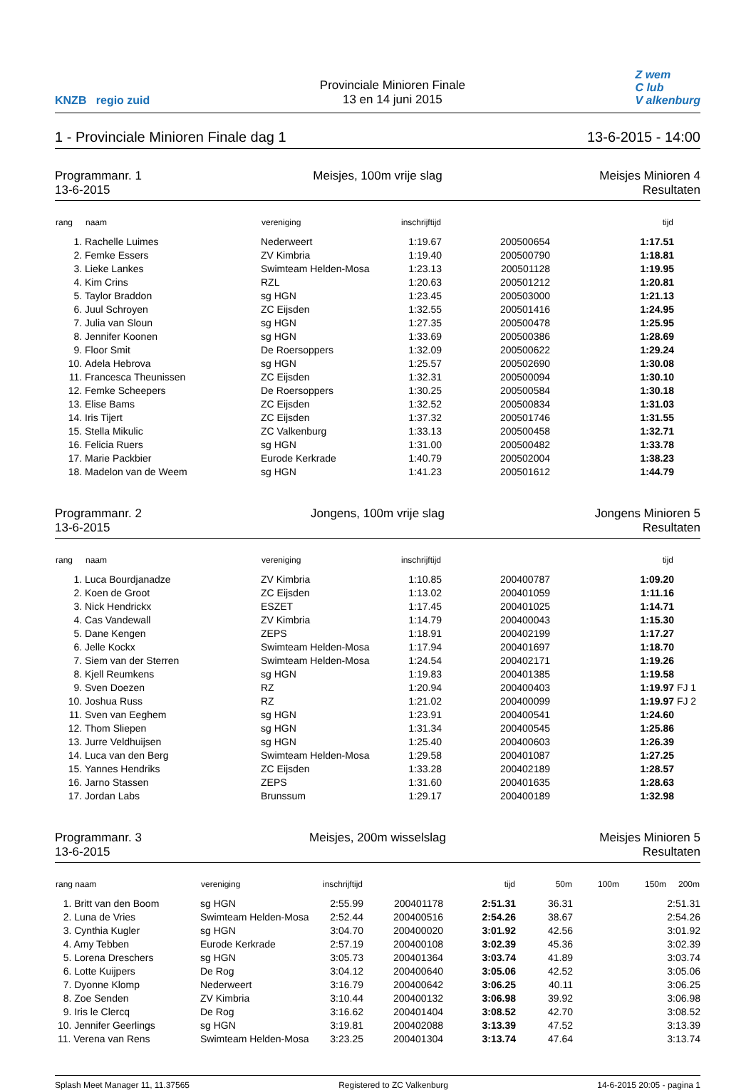KNZB regio zuid
Provinciale Minioren Finale
13 en 14 juni 2015
Z wem
C lub
V alkenburg
1 - Provinciale Minioren Finale dag 1 13-6-2015 - 14:00
Programmanr. 1
13-6-2015
Meisjes, 100m vrije slag
Meisjes Minioren 4
Resultaten
| rang | naam | vereniging | inschrijftijd | | tijd | |
| --- | --- | --- | --- | --- | --- | --- |
| 1. | Rachelle Luimes | Nederweert | 1:19.67 | 200500654 | 1:17.51 | |
| 2. | Femke Essers | ZV Kimbria | 1:19.40 | 200500790 | 1:18.81 | |
| 3. | Lieke Lankes | Swimteam Helden-Mosa | 1:23.13 | 200501128 | 1:19.95 | |
| 4. | Kim Crins | RZL | 1:20.63 | 200501212 | 1:20.81 | |
| 5. | Taylor Braddon | sg HGN | 1:23.45 | 200503000 | 1:21.13 | |
| 6. | Juul Schroyen | ZC Eijsden | 1:32.55 | 200501416 | 1:24.95 | |
| 7. | Julia van Sloun | sg HGN | 1:27.35 | 200500478 | 1:25.95 | |
| 8. | Jennifer Koonen | sg HGN | 1:33.69 | 200500386 | 1:28.69 | |
| 9. | Floor Smit | De Roersoppers | 1:32.09 | 200500622 | 1:29.24 | |
| 10. | Adela Hebrova | sg HGN | 1:25.57 | 200502690 | 1:30.08 | |
| 11. | Francesca Theunissen | ZC Eijsden | 1:32.31 | 200500094 | 1:30.10 | |
| 12. | Femke Scheepers | De Roersoppers | 1:30.25 | 200500584 | 1:30.18 | |
| 13. | Elise Bams | ZC Eijsden | 1:32.52 | 200500834 | 1:31.03 | |
| 14. | Iris Tijert | ZC Eijsden | 1:37.32 | 200501746 | 1:31.55 | |
| 15. | Stella Mikulic | ZC Valkenburg | 1:33.13 | 200500458 | 1:32.71 | |
| 16. | Felicia Ruers | sg HGN | 1:31.00 | 200500482 | 1:33.78 | |
| 17. | Marie Packbier | Eurode Kerkrade | 1:40.79 | 200502004 | 1:38.23 | |
| 18. | Madelon van de Weem | sg HGN | 1:41.23 | 200501612 | 1:44.79 | |
Programmanr. 2
13-6-2015
Jongens, 100m vrije slag
Jongens Minioren 5
Resultaten
| rang | naam | vereniging | inschrijftijd | | tijd | |
| --- | --- | --- | --- | --- | --- | --- |
| 1. | Luca Bourdjanadze | ZV Kimbria | 1:10.85 | 200400787 | 1:09.20 | |
| 2. | Koen de Groot | ZC Eijsden | 1:13.02 | 200401059 | 1:11.16 | |
| 3. | Nick Hendrickx | ESZET | 1:17.45 | 200401025 | 1:14.71 | |
| 4. | Cas Vandewall | ZV Kimbria | 1:14.79 | 200400043 | 1:15.30 | |
| 5. | Dane Kengen | ZEPS | 1:18.91 | 200402199 | 1:17.27 | |
| 6. | Jelle Kockx | Swimteam Helden-Mosa | 1:17.94 | 200401697 | 1:18.70 | |
| 7. | Siem van der Sterren | Swimteam Helden-Mosa | 1:24.54 | 200402171 | 1:19.26 | |
| 8. | Kjell Reumkens | sg HGN | 1:19.83 | 200401385 | 1:19.58 | |
| 9. | Sven Doezen | RZ | 1:20.94 | 200400403 | 1:19.97 | FJ 1 |
| 10. | Joshua Russ | RZ | 1:21.02 | 200400099 | 1:19.97 | FJ 2 |
| 11. | Sven van Eeghem | sg HGN | 1:23.91 | 200400541 | 1:24.60 | |
| 12. | Thom Sliepen | sg HGN | 1:31.34 | 200400545 | 1:25.86 | |
| 13. | Jurre Veldhuijsen | sg HGN | 1:25.40 | 200400603 | 1:26.39 | |
| 14. | Luca van den Berg | Swimteam Helden-Mosa | 1:29.58 | 200401087 | 1:27.25 | |
| 15. | Yannes Hendriks | ZC Eijsden | 1:33.28 | 200402189 | 1:28.57 | |
| 16. | Jarno Stassen | ZEPS | 1:31.60 | 200401635 | 1:28.63 | |
| 17. | Jordan Labs | Brunssum | 1:29.17 | 200400189 | 1:32.98 | |
Programmanr. 3
13-6-2015
Meisjes, 200m wisselslag
Meisjes Minioren 5
Resultaten
| rang naam | vereniging | inschrijftijd | | tijd | 50m | 100m | 150m | 200m |
| --- | --- | --- | --- | --- | --- | --- | --- | --- |
| 1. Britt van den Boom | sg HGN | 2:55.99 | 200401178 | 2:51.31 | 36.31 | | | 2:51.31 |
| 2. Luna de Vries | Swimteam Helden-Mosa | 2:52.44 | 200400516 | 2:54.26 | 38.67 | | | 2:54.26 |
| 3. Cynthia Kugler | sg HGN | 3:04.70 | 200400020 | 3:01.92 | 42.56 | | | 3:01.92 |
| 4. Amy Tebben | Eurode Kerkrade | 2:57.19 | 200400108 | 3:02.39 | 45.36 | | | 3:02.39 |
| 5. Lorena Dreschers | sg HGN | 3:05.73 | 200401364 | 3:03.74 | 41.89 | | | 3:03.74 |
| 6. Lotte Kuijpers | De Rog | 3:04.12 | 200400640 | 3:05.06 | 42.52 | | | 3:05.06 |
| 7. Dyonne Klomp | Nederweert | 3:16.79 | 200400642 | 3:06.25 | 40.11 | | | 3:06.25 |
| 8. Zoe Senden | ZV Kimbria | 3:10.44 | 200400132 | 3:06.98 | 39.92 | | | 3:06.98 |
| 9. Iris le Clercq | De Rog | 3:16.62 | 200401404 | 3:08.52 | 42.70 | | | 3:08.52 |
| 10. Jennifer Geerlings | sg HGN | 3:19.81 | 200402088 | 3:13.39 | 47.52 | | | 3:13.39 |
| 11. Verena van Rens | Swimteam Helden-Mosa | 3:23.25 | 200401304 | 3:13.74 | 47.64 | | | 3:13.74 |
Splash Meet Manager 11, 11.37565 Registered to ZC Valkenburg 14-6-2015 20:05 - pagina 1